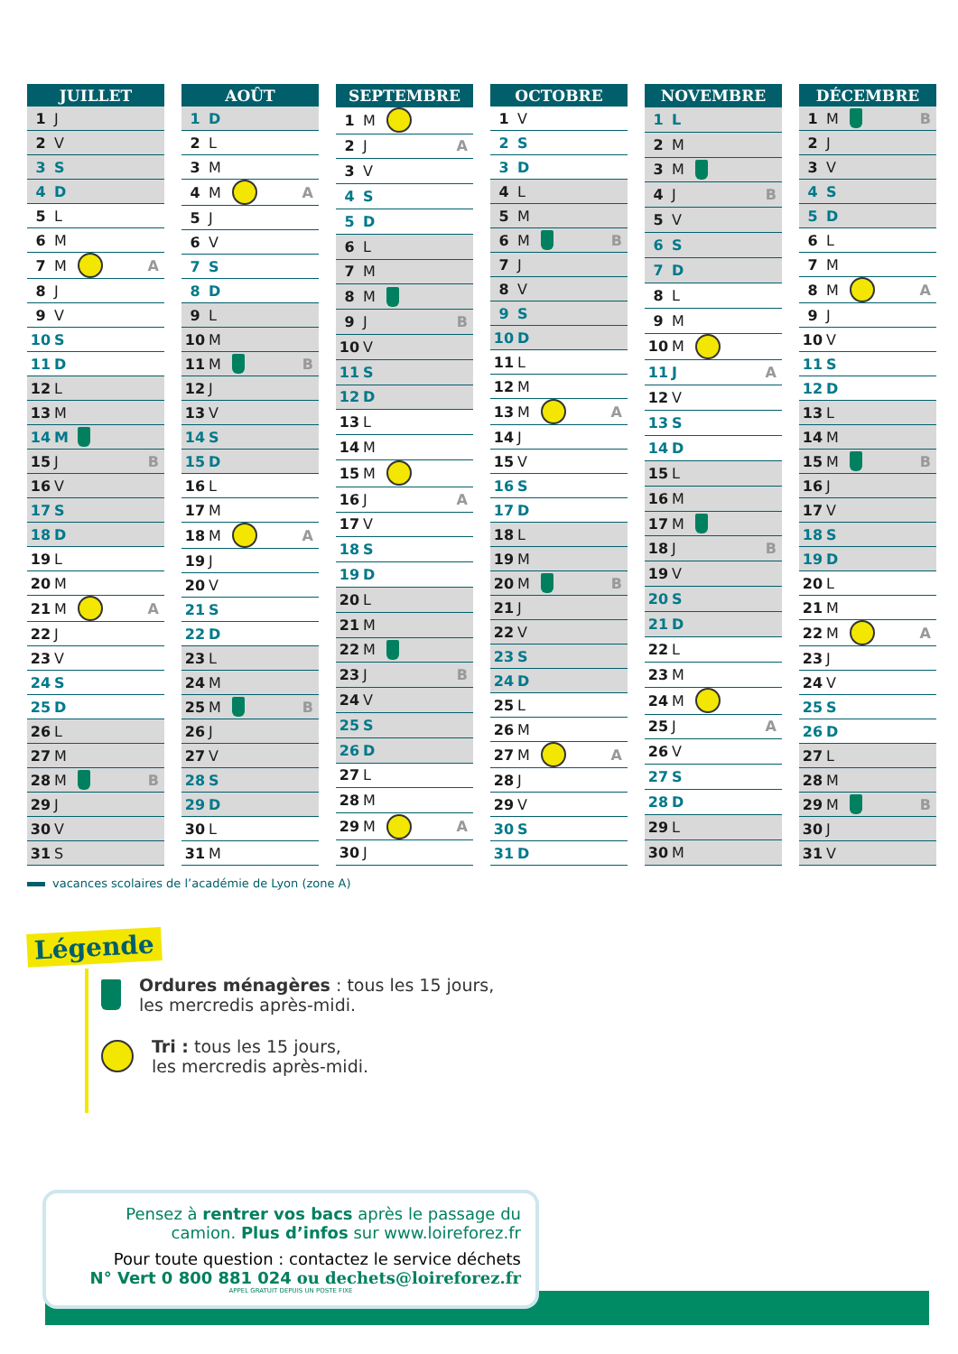| JUILLET | | | |
| --- | --- | --- | --- |
| 1 | J | | |
| 2 | V | | |
| 3 | S | | |
| 4 | D | | |
| 5 | L | | |
| 6 | M | | |
| 7 | M | | A |
| 8 | J | | |
| 9 | V | | |
| 10 | S | | |
| 11 | D | | |
| 12 | L | | |
| 13 | M | | |
| 14 | M | | |
| 15 | J | | B |
| 16 | V | | |
| 17 | S | | |
| 18 | D | | |
| 19 | L | | |
| 20 | M | | |
| 21 | M | | A |
| 22 | J | | |
| 23 | V | | |
| 24 | S | | |
| 25 | D | | |
| 26 | L | | |
| 27 | M | | |
| 28 | M | | B |
| 29 | J | | |
| 30 | V | | |
| 31 | S | | |
| AOÛT | | | |
| --- | --- | --- | --- |
| 1 | D | | |
| 2 | L | | |
| 3 | M | | |
| 4 | M | | A |
| 5 | J | | |
| 6 | V | | |
| 7 | S | | |
| 8 | D | | |
| 9 | L | | |
| 10 | M | | |
| 11 | M | | B |
| 12 | J | | |
| 13 | V | | |
| 14 | S | | |
| 15 | D | | |
| 16 | L | | |
| 17 | M | | |
| 18 | M | | A |
| 19 | J | | |
| 20 | V | | |
| 21 | S | | |
| 22 | D | | |
| 23 | L | | |
| 24 | M | | |
| 25 | M | | B |
| 26 | J | | |
| 27 | V | | |
| 28 | S | | |
| 29 | D | | |
| 30 | L | | |
| 31 | M | | |
| SEPTEMBRE | | | |
| --- | --- | --- | --- |
| 1 | M | | |
| 2 | J | | A |
| 3 | V | | |
| 4 | S | | |
| 5 | D | | |
| 6 | L | | |
| 7 | M | | |
| 8 | M | | |
| 9 | J | | B |
| 10 | V | | |
| 11 | S | | |
| 12 | D | | |
| 13 | L | | |
| 14 | M | | |
| 15 | M | | |
| 16 | J | | A |
| 17 | V | | |
| 18 | S | | |
| 19 | D | | |
| 20 | L | | |
| 21 | M | | |
| 22 | M | | |
| 23 | J | | B |
| 24 | V | | |
| 25 | S | | |
| 26 | D | | |
| 27 | L | | |
| 28 | M | | |
| 29 | M | | A |
| 30 | J | | |
| OCTOBRE | | | |
| --- | --- | --- | --- |
| 1 | V | | |
| 2 | S | | |
| 3 | D | | |
| 4 | L | | |
| 5 | M | | |
| 6 | M | | B |
| 7 | J | | |
| 8 | V | | |
| 9 | S | | |
| 10 | D | | |
| 11 | L | | |
| 12 | M | | |
| 13 | M | | A |
| 14 | J | | |
| 15 | V | | |
| 16 | S | | |
| 17 | D | | |
| 18 | L | | |
| 19 | M | | |
| 20 | M | | B |
| 21 | J | | |
| 22 | V | | |
| 23 | S | | |
| 24 | D | | |
| 25 | L | | |
| 26 | M | | |
| 27 | M | | A |
| 28 | J | | |
| 29 | V | | |
| 30 | S | | |
| 31 | D | | |
| NOVEMBRE | | | |
| --- | --- | --- | --- |
| 1 | L | | |
| 2 | M | | |
| 3 | M | | |
| 4 | J | | B |
| 5 | V | | |
| 6 | S | | |
| 7 | D | | |
| 8 | L | | |
| 9 | M | | |
| 10 | M | | |
| 11 | J | | A |
| 12 | V | | |
| 13 | S | | |
| 14 | D | | |
| 15 | L | | |
| 16 | M | | |
| 17 | M | | |
| 18 | J | | B |
| 19 | V | | |
| 20 | S | | |
| 21 | D | | |
| 22 | L | | |
| 23 | M | | |
| 24 | M | | |
| 25 | J | | A |
| 26 | V | | |
| 27 | S | | |
| 28 | D | | |
| 29 | L | | |
| 30 | M | | |
| DÉCEMBRE | | | |
| --- | --- | --- | --- |
| 1 | M | | B |
| 2 | J | | |
| 3 | V | | |
| 4 | S | | |
| 5 | D | | |
| 6 | L | | |
| 7 | M | | |
| 8 | M | | A |
| 9 | J | | |
| 10 | V | | |
| 11 | S | | |
| 12 | D | | |
| 13 | L | | |
| 14 | M | | |
| 15 | M | | B |
| 16 | J | | |
| 17 | V | | |
| 18 | S | | |
| 19 | D | | |
| 20 | L | | |
| 21 | M | | |
| 22 | M | | A |
| 23 | J | | |
| 24 | V | | |
| 25 | S | | |
| 26 | D | | |
| 27 | L | | |
| 28 | M | | |
| 29 | M | | B |
| 30 | J | | |
| 31 | V | | |
vacances scolaires de l’académie de Lyon (zone A)
Légende
Ordures ménagères : tous les 15 jours,
les mercredis après-midi.
Tri : tous les 15 jours,
les mercredis après-midi.
Pensez à rentrer vos bacs après le passage du
camion. Plus d’infos sur www.loireforez.fr
Pour toute question : contactez le service déchets
N° Vert 0 800 881 024 ou dechets@loireforez.fr
APPEL GRATUIT DEPUIS UN POSTE FIXE